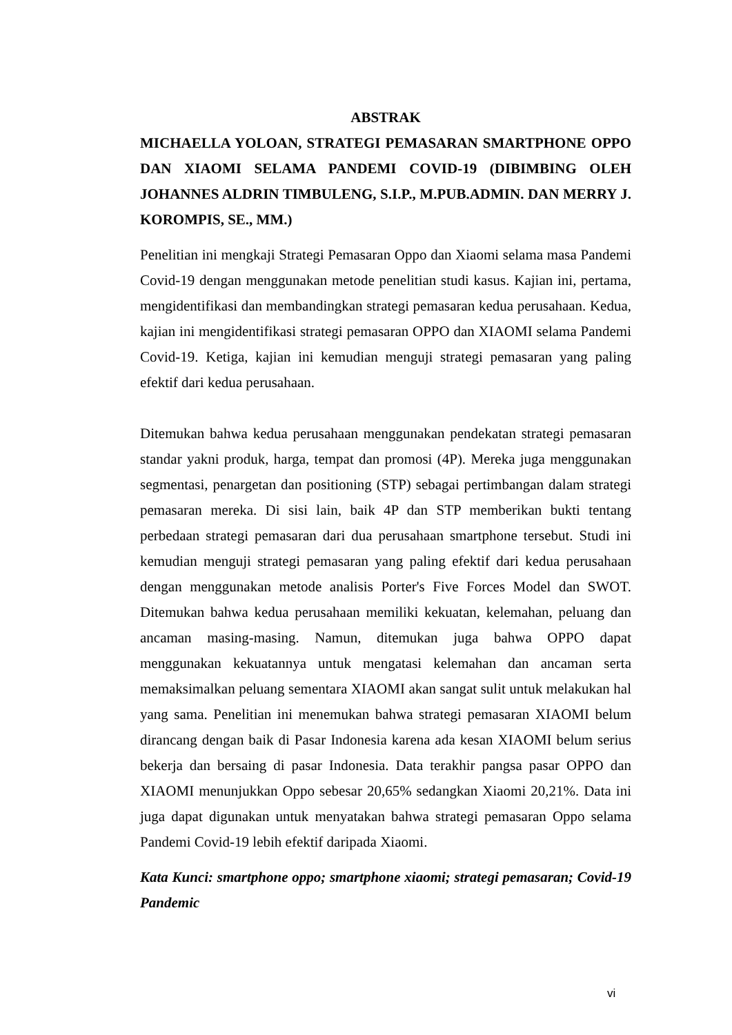ABSTRAK
MICHAELLA YOLOAN, STRATEGI PEMASARAN SMARTPHONE OPPO DAN XIAOMI SELAMA PANDEMI COVID-19 (DIBIMBING OLEH JOHANNES ALDRIN TIMBULENG, S.I.P., M.PUB.ADMIN. DAN MERRY J. KOROMPIS, SE., MM.)
Penelitian ini mengkaji Strategi Pemasaran Oppo dan Xiaomi selama masa Pandemi Covid-19 dengan menggunakan metode penelitian studi kasus. Kajian ini, pertama, mengidentifikasi dan membandingkan strategi pemasaran kedua perusahaan. Kedua, kajian ini mengidentifikasi strategi pemasaran OPPO dan XIAOMI selama Pandemi Covid-19. Ketiga, kajian ini kemudian menguji strategi pemasaran yang paling efektif dari kedua perusahaan.
Ditemukan bahwa kedua perusahaan menggunakan pendekatan strategi pemasaran standar yakni produk, harga, tempat dan promosi (4P). Mereka juga menggunakan segmentasi, penargetan dan positioning (STP) sebagai pertimbangan dalam strategi pemasaran mereka. Di sisi lain, baik 4P dan STP memberikan bukti tentang perbedaan strategi pemasaran dari dua perusahaan smartphone tersebut. Studi ini kemudian menguji strategi pemasaran yang paling efektif dari kedua perusahaan dengan menggunakan metode analisis Porter's Five Forces Model dan SWOT. Ditemukan bahwa kedua perusahaan memiliki kekuatan, kelemahan, peluang dan ancaman masing-masing. Namun, ditemukan juga bahwa OPPO dapat menggunakan kekuatannya untuk mengatasi kelemahan dan ancaman serta memaksimalkan peluang sementara XIAOMI akan sangat sulit untuk melakukan hal yang sama. Penelitian ini menemukan bahwa strategi pemasaran XIAOMI belum dirancang dengan baik di Pasar Indonesia karena ada kesan XIAOMI belum serius bekerja dan bersaing di pasar Indonesia. Data terakhir pangsa pasar OPPO dan XIAOMI menunjukkan Oppo sebesar 20,65% sedangkan Xiaomi 20,21%. Data ini juga dapat digunakan untuk menyatakan bahwa strategi pemasaran Oppo selama Pandemi Covid-19 lebih efektif daripada Xiaomi.
Kata Kunci: smartphone oppo; smartphone xiaomi; strategi pemasaran; Covid-19 Pandemic
vi